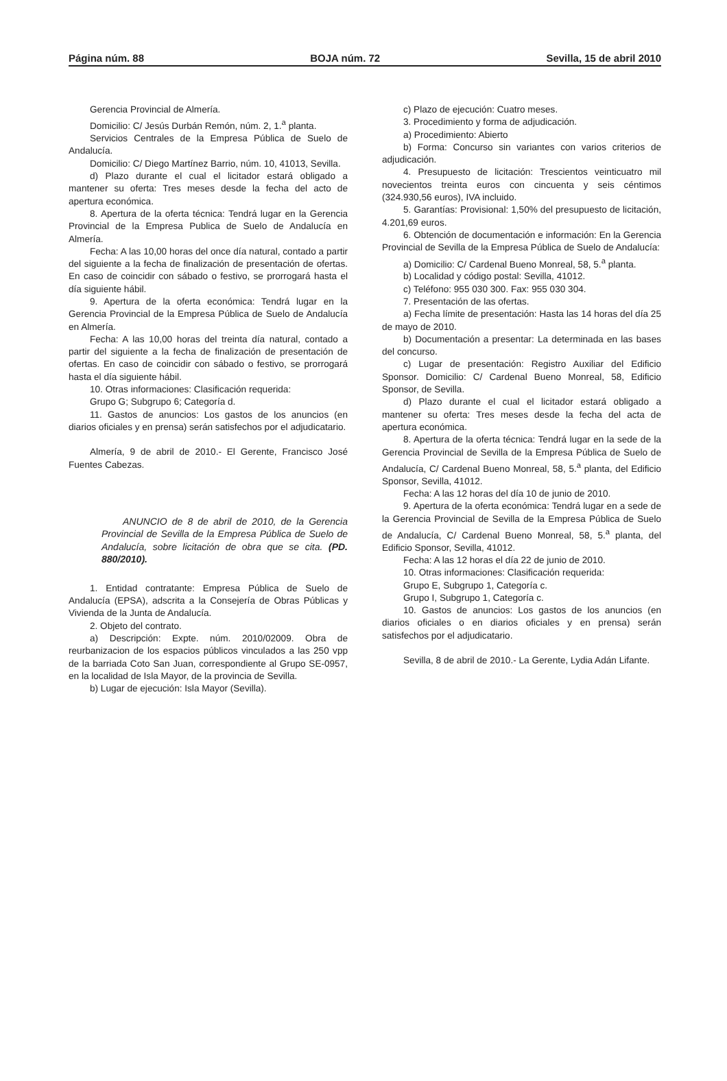Página núm. 88 BOJA núm. 72 Sevilla, 15 de abril 2010
Gerencia Provincial de Almería.
Domicilio: C/ Jesús Durbán Remón, núm. 2, 1.<sup>a</sup> planta.
Servicios Centrales de la Empresa Pública de Suelo de Andalucía.
Domicilio: C/ Diego Martínez Barrio, núm. 10, 41013, Sevilla.
d) Plazo durante el cual el licitador estará obligado a mantener su oferta: Tres meses desde la fecha del acto de apertura económica.
8. Apertura de la oferta técnica: Tendrá lugar en la Gerencia Provincial de la Empresa Publica de Suelo de Andalucía en Almería.
Fecha: A las 10,00 horas del once día natural, contado a partir del siguiente a la fecha de finalización de presentación de ofertas. En caso de coincidir con sábado o festivo, se prorrogará hasta el día siguiente hábil.
9. Apertura de la oferta económica: Tendrá lugar en la Gerencia Provincial de la Empresa Pública de Suelo de Andalucía en Almería.
Fecha: A las 10,00 horas del treinta día natural, contado a partir del siguiente a la fecha de finalización de presentación de ofertas. En caso de coincidir con sábado o festivo, se prorrogará hasta el día siguiente hábil.
10. Otras informaciones: Clasificación requerida:
Grupo G; Subgrupo 6; Categoría d.
11. Gastos de anuncios: Los gastos de los anuncios (en diarios oficiales y en prensa) serán satisfechos por el adjudicatario.
Almería, 9 de abril de 2010.- El Gerente, Francisco José Fuentes Cabezas.
ANUNCIO de 8 de abril de 2010, de la Gerencia Provincial de Sevilla de la Empresa Pública de Suelo de Andalucía, sobre licitación de obra que se cita. (PD. 880/2010).
1. Entidad contratante: Empresa Pública de Suelo de Andalucía (EPSA), adscrita a la Consejería de Obras Públicas y Vivienda de la Junta de Andalucía.
2. Objeto del contrato.
a) Descripción: Expte. núm. 2010/02009. Obra de reurbanizacion de los espacios públicos vinculados a las 250 vpp de la barriada Coto San Juan, correspondiente al Grupo SE-0957, en la localidad de Isla Mayor, de la provincia de Sevilla.
b) Lugar de ejecución: Isla Mayor (Sevilla).
c) Plazo de ejecución: Cuatro meses.
3. Procedimiento y forma de adjudicación.
a) Procedimiento: Abierto
b) Forma: Concurso sin variantes con varios criterios de adjudicación.
4. Presupuesto de licitación: Trescientos veinticuatro mil novecientos treinta euros con cincuenta y seis céntimos (324.930,56 euros), IVA incluido.
5. Garantías: Provisional: 1,50% del presupuesto de licitación, 4.201,69 euros.
6. Obtención de documentación e información: En la Gerencia Provincial de Sevilla de la Empresa Pública de Suelo de Andalucía:
a) Domicilio: C/ Cardenal Bueno Monreal, 58, 5.<sup>a</sup> planta.
b) Localidad y código postal: Sevilla, 41012.
c) Teléfono: 955 030 300. Fax: 955 030 304.
7. Presentación de las ofertas.
a) Fecha límite de presentación: Hasta las 14 horas del día 25 de mayo de 2010.
b) Documentación a presentar: La determinada en las bases del concurso.
c) Lugar de presentación: Registro Auxiliar del Edificio Sponsor. Domicilio: C/ Cardenal Bueno Monreal, 58, Edificio Sponsor, de Sevilla.
d) Plazo durante el cual el licitador estará obligado a mantener su oferta: Tres meses desde la fecha del acta de apertura económica.
8. Apertura de la oferta técnica: Tendrá lugar en la sede de la Gerencia Provincial de Sevilla de la Empresa Pública de Suelo de Andalucía, C/ Cardenal Bueno Monreal, 58, 5.<sup>a</sup> planta, del Edificio Sponsor, Sevilla, 41012.
Fecha: A las 12 horas del día 10 de junio de 2010.
9. Apertura de la oferta económica: Tendrá lugar en a sede de la Gerencia Provincial de Sevilla de la Empresa Pública de Suelo de Andalucía, C/ Cardenal Bueno Monreal, 58, 5.<sup>a</sup> planta, del Edificio Sponsor, Sevilla, 41012.
Fecha: A las 12 horas el día 22 de junio de 2010.
10. Otras informaciones: Clasificación requerida:
Grupo E, Subgrupo 1, Categoría c.
Grupo I, Subgrupo 1, Categoría c.
10. Gastos de anuncios: Los gastos de los anuncios (en diarios oficiales o en diarios oficiales y en prensa) serán satisfechos por el adjudicatario.
Sevilla, 8 de abril de 2010.- La Gerente, Lydia Adán Lifante.